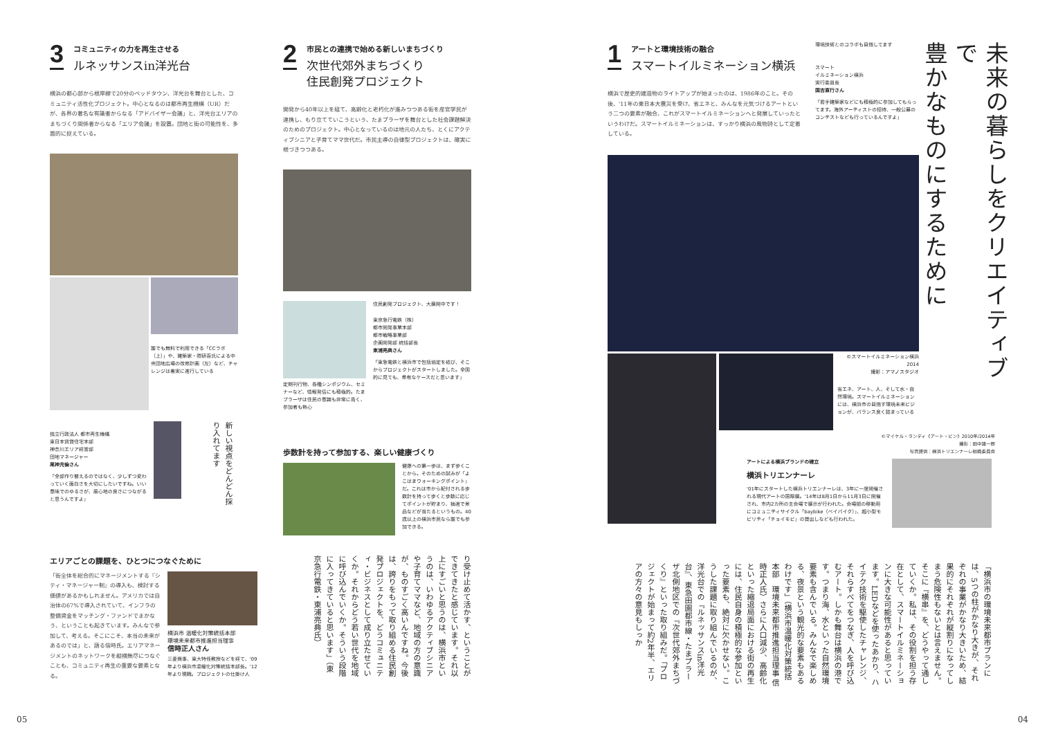未来の暮らしをクリエイティブで
豊かなものにするために
1
アートと環境技術の融合
スマートイルミネーション横浜
横浜で歴史的建造物のライトアップが始まったのは、1986年のこと。その後、'11年の東日本大震災を受け、省エネと、みんなを元気づけるアートという二つの要素が融合、これがスマートイルミネーションへと発展していったというわけだ。スマートイルミネーションは、すっかり横浜の風物詩として定着している。
環境技術とのコラボも目指してます
スマート
イルミネーション横浜
実行委員長
国吉直行さん
「若手建築家などにも積極的に参加してもらってます。海外アーティストの招待、一般公募のコンテストなども行っているんですよ」
©スマートイルミネーション横浜2014
撮影：アマノスタジオ
省エネ、アート、人、そして水・自然環境。スマートイルミネーションには、横浜市の目指す環境未来ビジョンが、バランス良く詰まっている
©マイケル・ランディ《アート・ビン》2010年/2014年
撮影：田中雄一郎
写真提供：横浜トリエンナーレ組織委員会
アートによる横浜ブランドの確立
横浜トリエンナーレ
'01年にスタートした横浜トリエンナーレは、3年に一度開催される現代アートの国際展。'14年は8月1日から11月3日に開催され、市内2カ所の主会場で展示が行われた。会場間の移動用にコミュニティサイクル「baybike（ベイバイク）」、超小型モビリティ「チョイモビ」の貸出しなども行われた。
「横浜市の環境未来都市プランには、5つの柱がかなり大きが、それぞれの事業がかなり大きいため、結果的にそれぞれが縦割りになってしまう危険性もないとは言えません。そこに『横串』を、どうやって通していくか。私は、その役割を担う存在として、スマートイルミネーションに大きな可能性があると思っています。LEDなどを使ったあかり、ハイテク技術を駆使したチャレンジ、それらすべてをつなぎ、人を呼び込むアート。しかも舞台は横浜の港です。つまり海、水といった自然環境要素も含んでいる。みんなで楽しめる、夜景という観光的な要素もあるわけです」（横浜市温暖化対策統括本部　環境未来都市推進担当理事 信時正人氏）さらに人口減少、高齢化といった縮退局面における街の再生には、住民自身の積極的な参加といった要素も、絶対に欠かせない。こうした課題に取り組んでいるのが、洋光台での『ルネッサンスin洋光台』、東急田園都市線・たまプラーザ北側地区での『次世代郊外まちづくり』といった取り組みだ。「プロジェクトが始まって約2年半、エリアの方々の意見もしっか
04
3
コミュニティの力を再生させる
ルネッサンスin洋光台
横浜の都心部から根岸線で20分のベッドタウン、洋光台を舞台とした、コミュニティ活性化プロジェクト。中心となるのは都市再生機構（UR）だが、各界の著名な有識者からなる「アドバイザー会議」と、洋光台エリアのまちづくり関係者からなる「エリア会議」を設置。団地と街の可能性を、多面的に捉えている。
誰でも無料で利用できる「CCラボ（上）」や、建築家・隈研吾氏による中央団地広場の改修計画（左）など、チャレンジは着実に進行している
独立行政法人 都市再生機構
東日本賃貸住宅本部
神奈川エリア経営部
団地マネージャー
尾神充倫さん
「全部作り替えるのではなく、少しずつ変わっていく面白さを大切にしたいですね。いい意味でのゆるさが、居心地の良さにつながると思うんですよ」
新しい視点をどんどん採り入れてます
2
市民との連携で始める新しいまちづくり
次世代郊外まちづくり
住民創発プロジェクト
開発から40年以上を経て、高齢化と老朽化が進みつつある街を産官学民が連携し、もり立てていこうという、たまプラーザを舞台とした社会課題解決のためのプロジェクト。中心となっているのは地元の人たち、とくにアクティブシニアと子育てママ世代だ。市民主導の自律型プロジェクトは、確実に根づきつつある。
定期刊行物、各種シンポジウム、セミナーなど、情報発信にも積極的。たまプラーザは住民の意識も非常に高く、参加者も熱心
住民創発プロジェクト、大展開中です！
東京急行電鉄（株）
都市開発事業本部
都市戦略事業部
企画開発部 統括部長
東浦亮典さん
「東急電鉄と横浜市で包括協定を結び、そこからプロジェクトがスタートしました。全国的に見ても、希有なケースだと思います」
歩数計を持って参加する、楽しい健康づくり
健康への第一歩は、まず歩くことから。そのための試みが「よこはまウォーキングポイント」だ。これは市から配付される歩数計を持って歩くと歩数に応じてポイントが貯まり、抽選で景品などが当たるというもの。40歳以上の横浜市民なら誰でも参加できる。
エリアごとの課題を、ひとつにつなぐために
「街全体を総合的にマネージメントする『シティ・マネージャー制』の導入も、検討する価値があるかもしれません。アメリカでは自治体の67%で導入されていて、インフラの整備資金をマッチング・ファンドでまかなう、ということも起きています。みんなで参加して、考える。そこにこそ、本当の未来があるのでは」と、語る信時氏。エリアマネージメントのネットワークを縦横無尽につなぐことも、コミュニティ再生の重要な要素となる。
横浜市 温暖化対策統括本部
環境未来都市推進担当理事
信時正人さん
三菱商事、東大特任教授などを経て、'09年より横浜市温暖化対策統括本部長。'12年より現職。プロジェクトの仕掛け人
り受け止めて活かす、ということができてきたと感じています。それ以上にすごいと思うのは、横浜市というのは、いわゆるアクティブシニアや子育てママなど、地域の方の意識が、ものすごく高いんですね。今後は、誇りをもって取り組める住民創発プロジェクトを、どうコミュニティ・ビジネスとして成り立たせていくか。それからどう若い世代を地域に呼び込んでいくか。そういう段階に入ってきていると思います」（東京急行電鉄・東浦亮典氏）
05